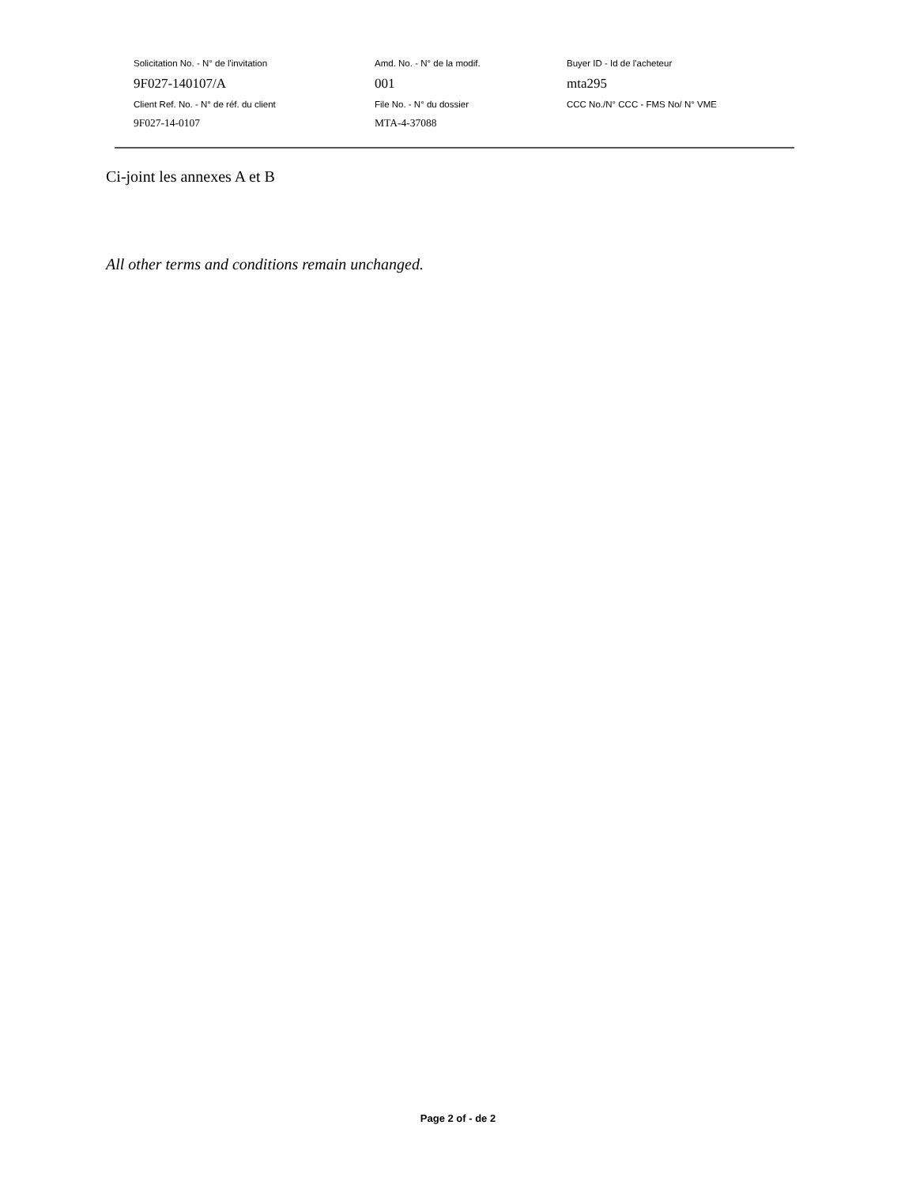Solicitation No. - N° de l'invitation Amd. No. - N° de la modif. Buyer ID - Id de l'acheteur
9F027-140107/A 001 mta295
Client Ref. No. - N° de réf. du client File No. - N° du dossier CCC No./N° CCC - FMS No/ N° VME
9F027-14-0107 MTA-4-37088
Ci-joint les annexes A et B
All other terms and conditions remain unchanged.
Page 2 of - de 2